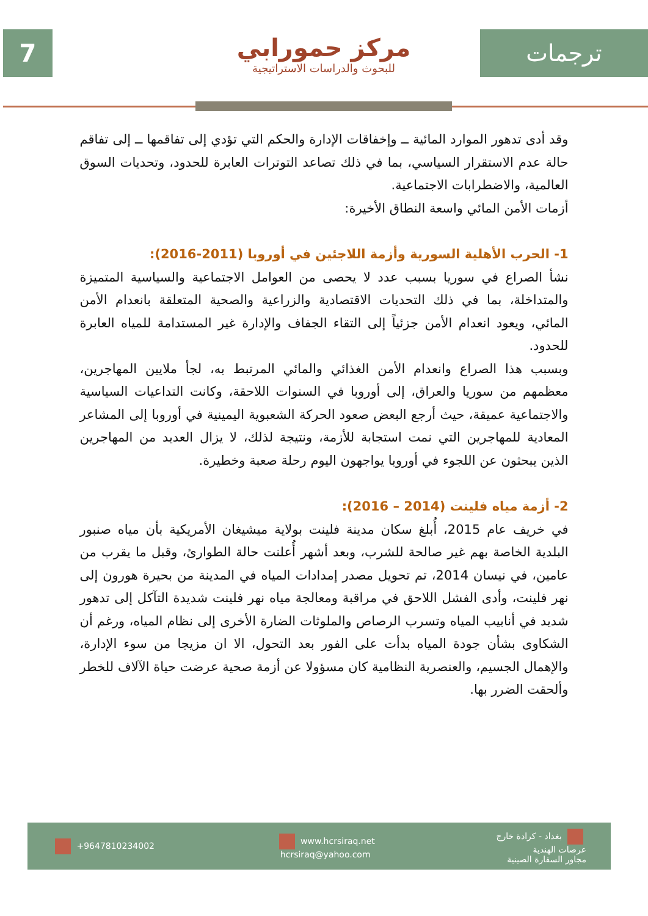7
مركز حمورابي
للبحوث والدراسات الاستراتيجية
ترجمات
وقد أدى تدهور الموارد المائية ــ وإخفاقات الإدارة والحكم التي تؤدي إلى تفاقمها ــ إلى تفاقم حالة عدم الاستقرار السياسي، بما في ذلك تصاعد التوترات العابرة للحدود، وتحديات السوق العالمية، والاضطرابات الاجتماعية.
أزمات الأمن المائي واسعة النطاق الأخيرة:
1- الحرب الأهلية السورية وأزمة اللاجئين في أوروبا (2011-2016):
نشأ الصراع في سوريا بسبب عدد لا يحصى من العوامل الاجتماعية والسياسية المتميزة والمتداخلة، بما في ذلك التحديات الاقتصادية والزراعية والصحية المتعلقة بانعدام الأمن المائي، ويعود انعدام الأمن جزئياً إلى التقاء الجفاف والإدارة غير المستدامة للمياه العابرة للحدود.
وبسبب هذا الصراع وانعدام الأمن الغذائي والمائي المرتبط به، لجأ ملايين المهاجرين، معظمهم من سوريا والعراق، إلى أوروبا في السنوات اللاحقة، وكانت التداعيات السياسية والاجتماعية عميقة، حيث أرجع البعض صعود الحركة الشعبوية اليمينية في أوروبا إلى المشاعر المعادية للمهاجرين التي نمت استجابة للأزمة، ونتيجة لذلك، لا يزال العديد من المهاجرين الذين يبحثون عن اللجوء في أوروبا يواجهون اليوم رحلة صعبة وخطيرة.
2- أزمة مياه فلينت (2014 – 2016):
في خريف عام 2015، أُبلغ سكان مدينة فلينت بولاية ميشيغان الأمريكية بأن مياه صنبور البلدية الخاصة بهم غير صالحة للشرب، وبعد أشهر أُعلنت حالة الطوارئ، وقبل ما يقرب من عامين، في نيسان 2014، تم تحويل مصدر إمدادات المياه في المدينة من بحيرة هورون إلى نهر فلينت، وأدى الفشل اللاحق في مراقبة ومعالجة مياه نهر فلينت شديدة التآكل إلى تدهور شديد في أنابيب المياه وتسرب الرصاص والملوثات الضارة الأخرى إلى نظام المياه، ورغم أن الشكاوى بشأن جودة المياه بدأت على الفور بعد التحول، الا ان مزيجا من سوء الإدارة، والإهمال الجسيم، والعنصرية النظامية كان مسؤولا عن أزمة صحية عرضت حياة الآلاف للخطر وألحقت الضرر بها.
+9647810234002
www.hcrsiraq.net
hcrsiraq@yahoo.com
بغداد - كرادة خارج
عرصات الهندية
مجاور السفارة الصينية